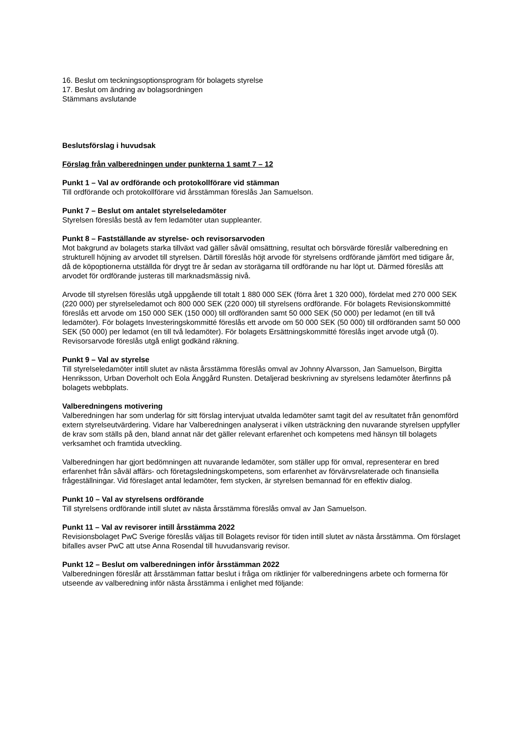16. Beslut om teckningsoptionsprogram för bolagets styrelse
17. Beslut om ändring av bolagsordningen
Stämmans avslutande
Beslutsförslag i huvudsak
Förslag från valberedningen under punkterna 1 samt 7 – 12
Punkt 1 – Val av ordförande och protokollförare vid stämman
Till ordförande och protokollförare vid årsstämman föreslås Jan Samuelson.
Punkt 7 – Beslut om antalet styrelseledamöter
Styrelsen föreslås bestå av fem ledamöter utan suppleanter.
Punkt 8 – Fastställande av styrelse- och revisorsarvoden
Mot bakgrund av bolagets starka tillväxt vad gäller såväl omsättning, resultat och börsvärde föreslår valberedning en strukturell höjning av arvodet till styrelsen. Därtill föreslås höjt arvode för styrelsens ordförande jämfört med tidigare år, då de köpoptionerna utställda för drygt tre år sedan av storägarna till ordförande nu har löpt ut. Därmed föreslås att arvodet för ordförande justeras till marknadsmässig nivå.
Arvode till styrelsen föreslås utgå uppgående till totalt 1 880 000 SEK (förra året 1 320 000), fördelat med 270 000 SEK (220 000) per styrelseledamot och 800 000 SEK (220 000) till styrelsens ordförande. För bolagets Revisionskommitté föreslås ett arvode om 150 000 SEK (150 000) till ordföranden samt 50 000 SEK (50 000) per ledamot (en till två ledamöter). För bolagets Investeringskommitté föreslås ett arvode om 50 000 SEK (50 000) till ordföranden samt 50 000 SEK (50 000) per ledamot (en till två ledamöter). För bolagets Ersättningskommitté föreslås inget arvode utgå (0). Revisorsarvode föreslås utgå enligt godkänd räkning.
Punkt 9 – Val av styrelse
Till styrelseledamöter intill slutet av nästa årsstämma föreslås omval av Johnny Alvarsson, Jan Samuelson, Birgitta Henriksson, Urban Doverholt och Eola Änggård Runsten. Detaljerad beskrivning av styrelsens ledamöter återfinns på bolagets webbplats.
Valberedningens motivering
Valberedningen har som underlag för sitt förslag intervjuat utvalda ledamöter samt tagit del av resultatet från genomförd extern styrelseutvärdering. Vidare har Valberedningen analyserat i vilken utsträckning den nuvarande styrelsen uppfyller de krav som ställs på den, bland annat när det gäller relevant erfarenhet och kompetens med hänsyn till bolagets verksamhet och framtida utveckling.
Valberedningen har gjort bedömningen att nuvarande ledamöter, som ställer upp för omval, representerar en bred erfarenhet från såväl affärs- och företagsledningskompetens, som erfarenhet av förvärvsrelaterade och finansiella frågeställningar. Vid föreslaget antal ledamöter, fem stycken, är styrelsen bemannad för en effektiv dialog.
Punkt 10 – Val av styrelsens ordförande
Till styrelsens ordförande intill slutet av nästa årsstämma föreslås omval av Jan Samuelson.
Punkt 11 – Val av revisorer intill årsstämma 2022
Revisionsbolaget PwC Sverige föreslås väljas till Bolagets revisor för tiden intill slutet av nästa årsstämma. Om förslaget bifalles avser PwC att utse Anna Rosendal till huvudansvarig revisor.
Punkt 12 – Beslut om valberedningen inför årsstämman 2022
Valberedningen föreslår att årsstämman fattar beslut i fråga om riktlinjer för valberedningens arbete och formerna för utseende av valberedning inför nästa årsstämma i enlighet med följande: